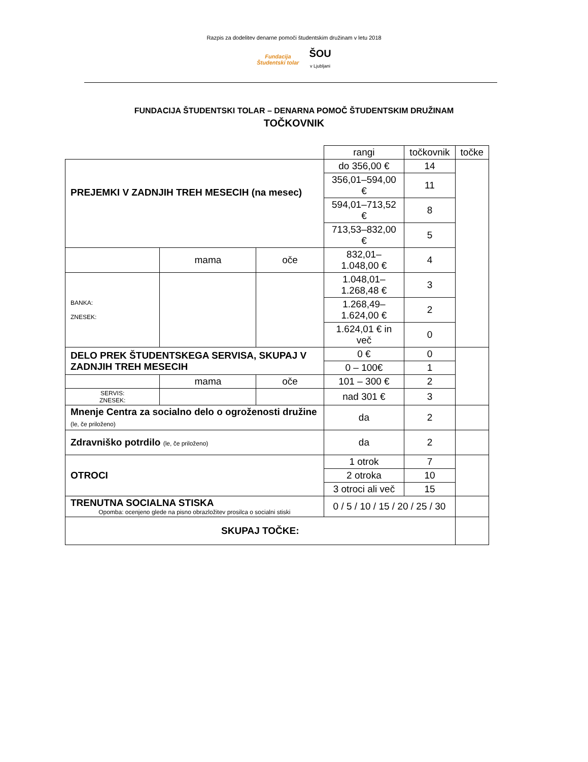Razpis za dodelitev denarne pomoči študentskim družinam v letu 2018
Fundacija
Študentski tolar ŠOU
v Ljubljani
FUNDACIJA ŠTUDENTSKI TOLAR – DENARNA POMOČ ŠTUDENTSKIM DRUŽINAM
TOČKOVNIK
| | | | rangi | točkovnik | točke |
| PREJEMKI V ZADNJIH TREH MESECIH (na mesec) | | | do 356,00 € | 14 | |
| | | | 356,01–594,00 € | 11 | |
| | | | 594,01–713,52 € | 8 | |
| | | | 713,53–832,00 € | 5 | |
| | mama | oče | 832,01–1.048,00 € | 4 | |
| BANKA: ZNESEK: | | | 1.048,01–1.268,48 € | 3 | |
| | | | 1.268,49–1.624,00 € | 2 | |
| | | | 1.624,01 € in več | 0 | |
| DELO PREK ŠTUDENTSKEGA SERVISA, SKUPAJ V ZADNJIH TREH MESECIH | | | 0 € | 0 | |
| | | | 0 – 100€ | 1 | |
| | mama | oče | 101 – 300 € | 2 | |
| SERVIS: ZNESEK: | | | nad 301 € | 3 | |
| Mnenje Centra za socialno delo o ogroženosti družine (le, če priloženo) | | | da | 2 | |
| Zdravniško potrdilo (le, če priloženo) | | | da | 2 | |
| OTROCI | | | 1 otrok | 7 | |
| | | | 2 otroka | 10 | |
| | | | 3 otroci ali več | 15 | |
| TRENUTNA SOCIALNA STISKA Opomba: ocenjeno glede na pisno obrazložitev prosilca o socialni stiski | | | 0 / 5 / 10 / 15 / 20 / 25 / 30 | | |
| SKUPAJ TOČKE: | | | | | |